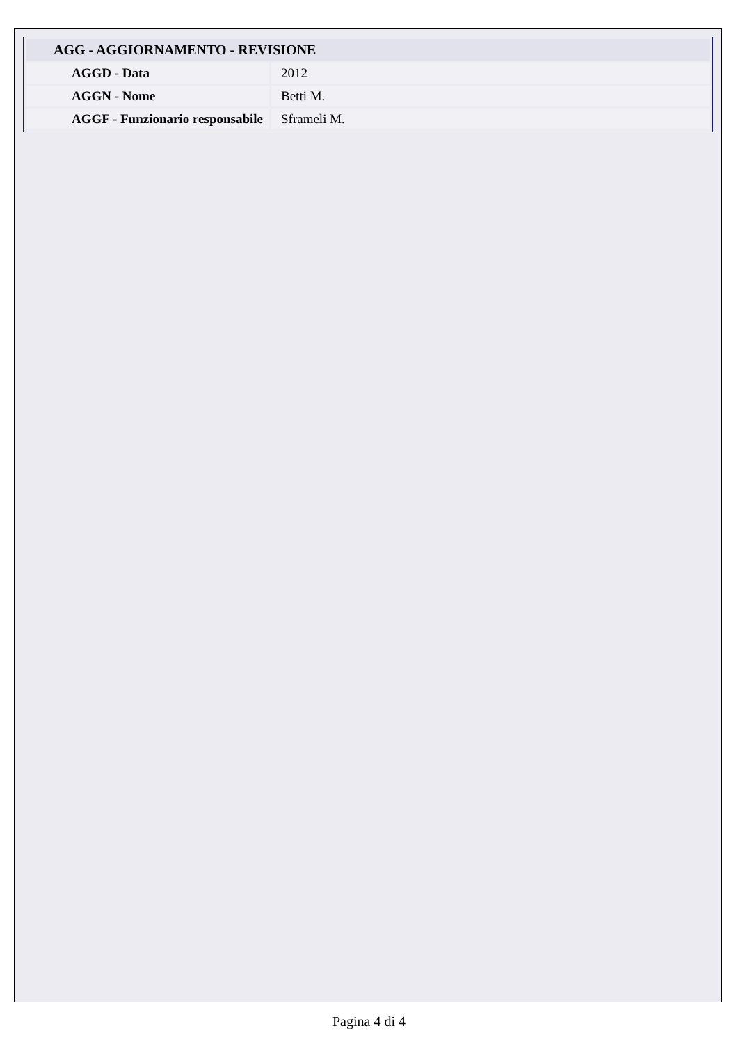| AGG - AGGIORNAMENTO - REVISIONE | |
| --- | --- |
| AGGD - Data | 2012 |
| AGGN - Nome | Betti M. |
| AGGF - Funzionario responsabile | Sframeli M. |
Pagina 4 di 4